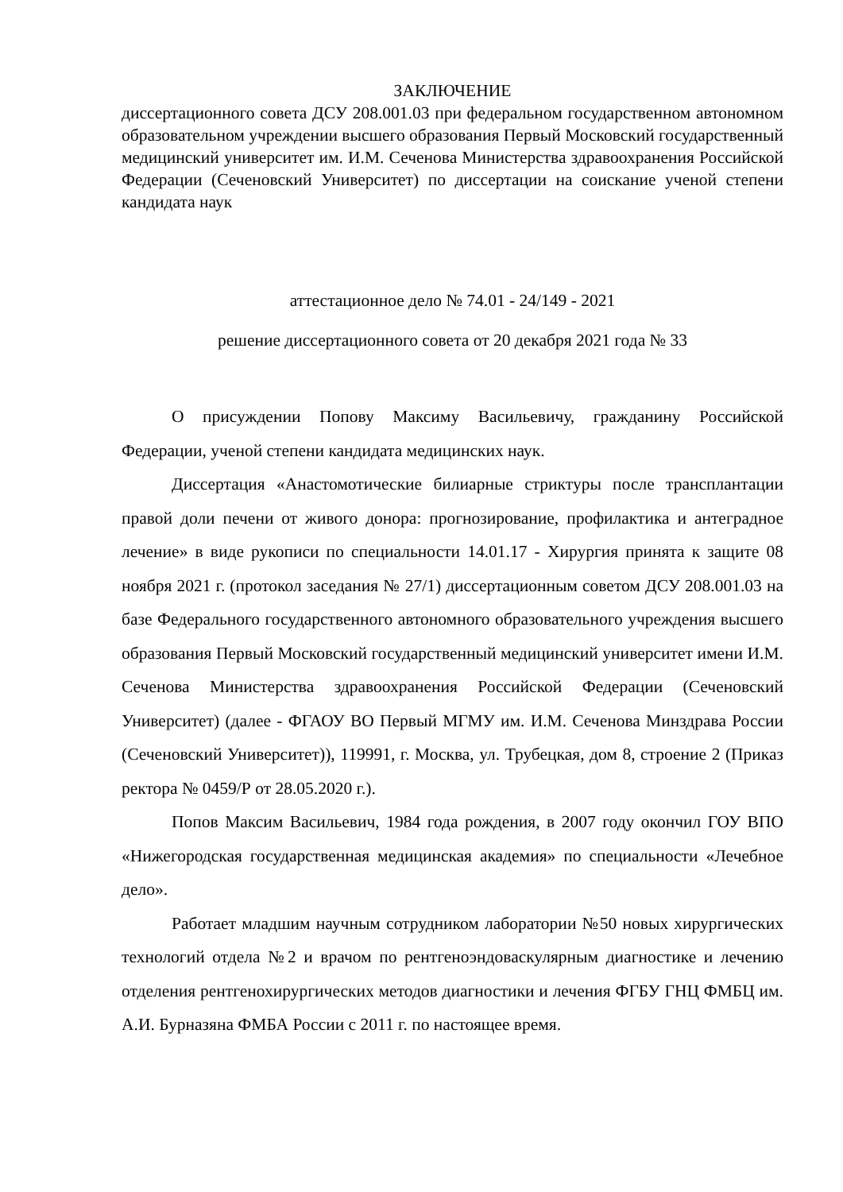ЗАКЛЮЧЕНИЕ
диссертационного совета ДСУ 208.001.03 при федеральном государственном автономном образовательном учреждении высшего образования Первый Московский государственный медицинский университет им. И.М. Сеченова Министерства здравоохранения Российской Федерации (Сеченовский Университет) по диссертации на соискание ученой степени кандидата наук
аттестационное дело № 74.01 - 24/149 - 2021
решение диссертационного совета от 20 декабря 2021 года № 33
О присуждении Попову Максиму Васильевичу, гражданину Российской Федерации, ученой степени кандидата медицинских наук.
Диссертация «Анастомотические билиарные стриктуры после трансплантации правой доли печени от живого донора: прогнозирование, профилактика и антеградное лечение» в виде рукописи по специальности 14.01.17 - Хирургия принята к защите 08 ноября 2021 г. (протокол заседания № 27/1) диссертационным советом ДСУ 208.001.03 на базе Федерального государственного автономного образовательного учреждения высшего образования Первый Московский государственный медицинский университет имени И.М. Сеченова Министерства здравоохранения Российской Федерации (Сеченовский Университет) (далее - ФГАОУ ВО Первый МГМУ им. И.М. Сеченова Минздрава России (Сеченовский Университет)), 119991, г. Москва, ул. Трубецкая, дом 8, строение 2 (Приказ ректора № 0459/Р от 28.05.2020 г.).
Попов Максим Васильевич, 1984 года рождения, в 2007 году окончил ГОУ ВПО «Нижегородская государственная медицинская академия» по специальности «Лечебное дело».
Работает младшим научным сотрудником лаборатории №50 новых хирургических технологий отдела №2 и врачом по рентгеноэндоваскулярным диагностике и лечению отделения рентгенохирургических методов диагностики и лечения ФГБУ ГНЦ ФМБЦ им. А.И. Бурназяна ФМБА России с 2011 г. по настоящее время.